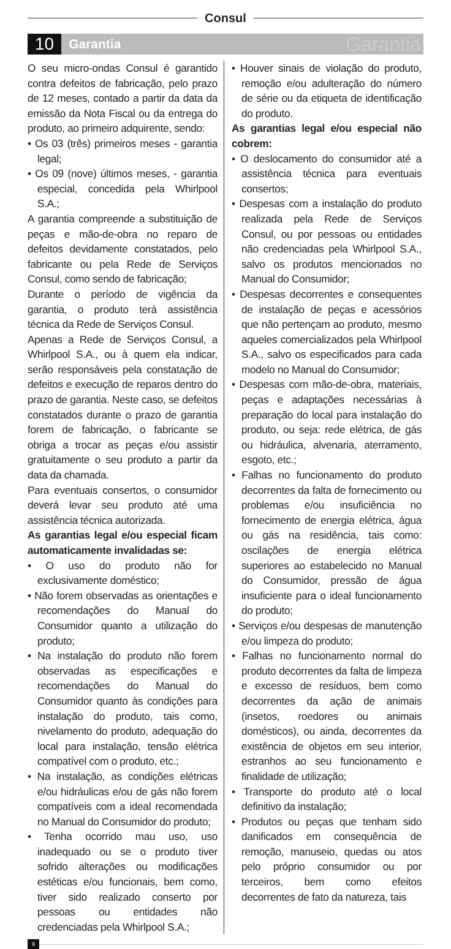Consul
10
Garantia
Garantia
O seu micro-ondas Consul é garantido contra defeitos de fabricação, pelo prazo de 12 meses, contado a partir da data da emissão da Nota Fiscal ou da entrega do produto, ao primeiro adquirente, sendo:
• Os 03 (três) primeiros meses - garantia legal;
• Os 09 (nove) últimos meses, - garantia especial, concedida pela Whirlpool S.A.;
A garantia compreende a substituição de peças e mão-de-obra no reparo de defeitos devidamente constatados, pelo fabricante ou pela Rede de Serviços Consul, como sendo de fabricação;
Durante o período de vigência da garantia, o produto terá assistência técnica da Rede de Serviços Consul.
Apenas a Rede de Serviços Consul, a Whirlpool S.A., ou à quem ela indicar, serão responsáveis pela constatação de defeitos e execução de reparos dentro do prazo de garantia. Neste caso, se defeitos constatados durante o prazo de garantia forem de fabricação, o fabricante se obriga a trocar as peças e/ou assistir gratuitamente o seu produto a partir da data da chamada.
Para eventuais consertos, o consumidor deverá levar seu produto até uma assistência técnica autorizada.
As garantias legal e/ou especial ficam automaticamente invalidadas se:
• O uso do produto não for exclusivamente doméstico;
• Não forem observadas as orientações e recomendações do Manual do Consumidor quanto a utilização do produto;
• Na instalação do produto não forem observadas as especificações e recomendações do Manual do Consumidor quanto às condições para instalação do produto, tais como, nivelamento do produto, adequação do local para instalação, tensão elétrica compatível com o produto, etc.;
• Na instalação, as condições elétricas e/ou hidráulicas e/ou de gás não forem compatíveis com a ideal recomendada no Manual do Consumidor do produto;
• Tenha ocorrido mau uso, uso inadequado ou se o produto tiver sofrido alterações ou modificações estéticas e/ou funcionais, bem como, tiver sido realizado conserto por pessoas ou entidades não credenciadas pela Whirlpool S.A.;
• Houver sinais de violação do produto, remoção e/ou adulteração do número de série ou da etiqueta de identificação do produto.
As garantias legal e/ou especial não cobrem:
• O deslocamento do consumidor até a assistência técnica para eventuais consertos;
• Despesas com a instalação do produto realizada pela Rede de Serviços Consul, ou por pessoas ou entidades não credenciadas pela Whirlpool S.A., salvo os produtos mencionados no Manual do Consumidor;
• Despesas decorrentes e consequentes de instalação de peças e acessórios que não pertençam ao produto, mesmo aqueles comercializados pela Whirlpool S.A., salvo os especificados para cada modelo no Manual do Consumidor;
• Despesas com mão-de-obra, materiais, peças e adaptações necessárias à preparação do local para instalação do produto, ou seja: rede elétrica, de gás ou hidráulica, alvenaria, aterramento, esgoto, etc.;
• Falhas no funcionamento do produto decorrentes da falta de fornecimento ou problemas e/ou insuficiência no fornecimento de energia elétrica, água ou gás na residência, tais como: oscilações de energia elétrica superiores ao estabelecido no Manual do Consumidor, pressão de água insuficiente para o ideal funcionamento do produto;
• Serviços e/ou despesas de manutenção e/ou limpeza do produto;
• Falhas no funcionamento normal do produto decorrentes da falta de limpeza e excesso de resíduos, bem como decorrentes da ação de animais (insetos, roedores ou animais domésticos), ou ainda, decorrentes da existência de objetos em seu interior, estranhos ao seu funcionamento e finalidade de utilização;
• Transporte do produto até o local definitivo da instalação;
• Produtos ou peças que tenham sido danificados em consequência de remoção, manuseio, quedas ou atos pelo próprio consumidor ou por terceiros, bem como efeitos decorrentes de fato da natureza, tais
9